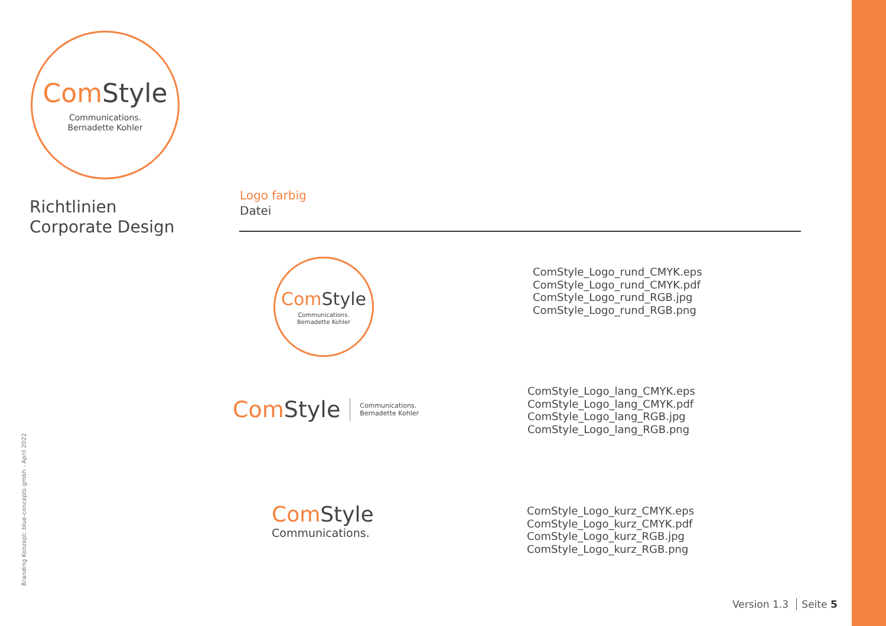Com Style
Communications.
Bernadette Kohler
Richtlinien
Corporate Design
Logo farbig
Datei
Com Style
Communications.
Bernadette Kohler
ComStyle_Logo_rund_CMYK.eps
ComStyle_Logo_rund_CMYK.pdf
ComStyle_Logo_rund_RGB.jpg
ComStyle_Logo_rund_RGB.png
Com Style Communications.
Bernadette Kohler
ComStyle_Logo_lang_CMYK.eps
ComStyle_Logo_lang_CMYK.pdf
ComStyle_Logo_lang_RGB.jpg
ComStyle_Logo_lang_RGB.png
Com Style
Communications.
ComStyle_Logo_kurz_CMYK.eps
ComStyle_Logo_kurz_CMYK.pdf
ComStyle_Logo_kurz_RGB.jpg
ComStyle_Logo_kurz_RGB.png
Branding Konzept: blue-concepts gmbh - April 2022
Version 1.3 Seite 5